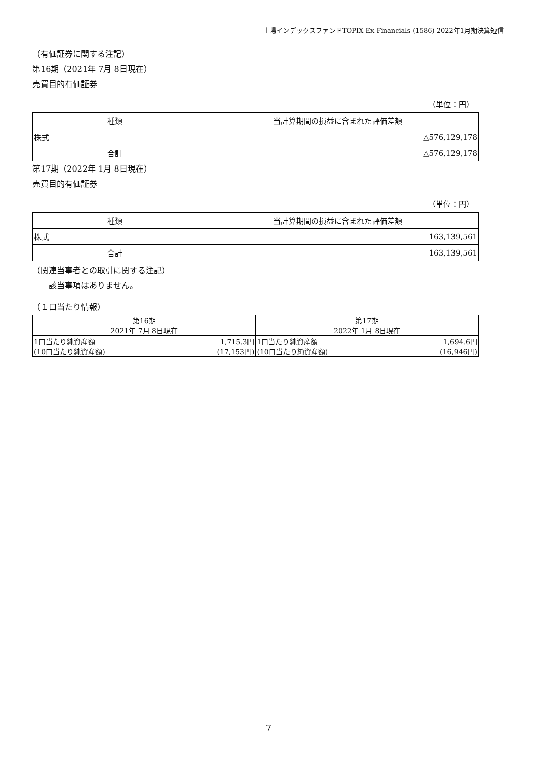上場インデックスファンドTOPIX Ex-Financials (1586) 2022年1月期決算短信
（有価証券に関する注記）
第16期（2021年 7月 8日現在）
売買目的有価証券
（単位：円）
| 種類 | 当計算期間の損益に含まれた評価差額 |
| 株式 | △576,129,178 |
| 合計 | △576,129,178 |
第17期（2022年 1月 8日現在）
売買目的有価証券
（単位：円）
| 種類 | 当計算期間の損益に含まれた評価差額 |
| 株式 | 163,139,561 |
| 合計 | 163,139,561 |
（関連当事者との取引に関する注記）
　　該当事項はありません。
（１口当たり情報）
| 第16期 | | 第17期 | |
| 2021年 7月 8日現在 | | 2022年 1月 8日現在 | |
| 1口当たり純資産額 | 1,715.3円 | 1口当たり純資産額 | 1,694.6円 |
| (10口当たり純資産額) | (17,153円) | (10口当たり純資産額) | (16,946円) |
7